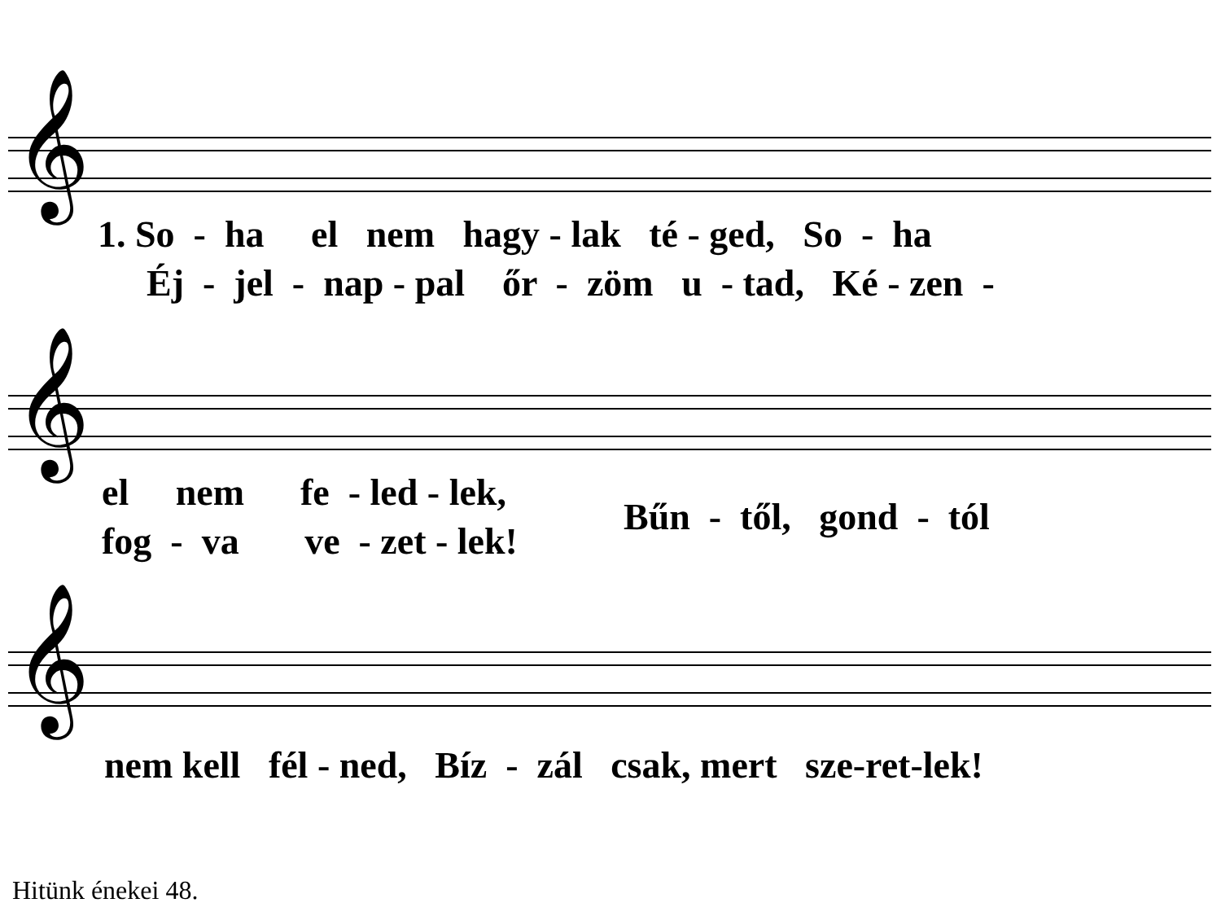𝄞
1. So - ha el nem hagy - lak té - ged, So - ha
Éj - jel - nap - pal őr - zöm u - tad, Ké - zen -
𝄞
el nem fe - led - lek,
fog - va ve - zet - lek!
Bűn - től, gond - tól
𝄞
nem kell fél - ned, Bíz - zál csak, mert sze-ret-lek!
Hitünk énekei 48.